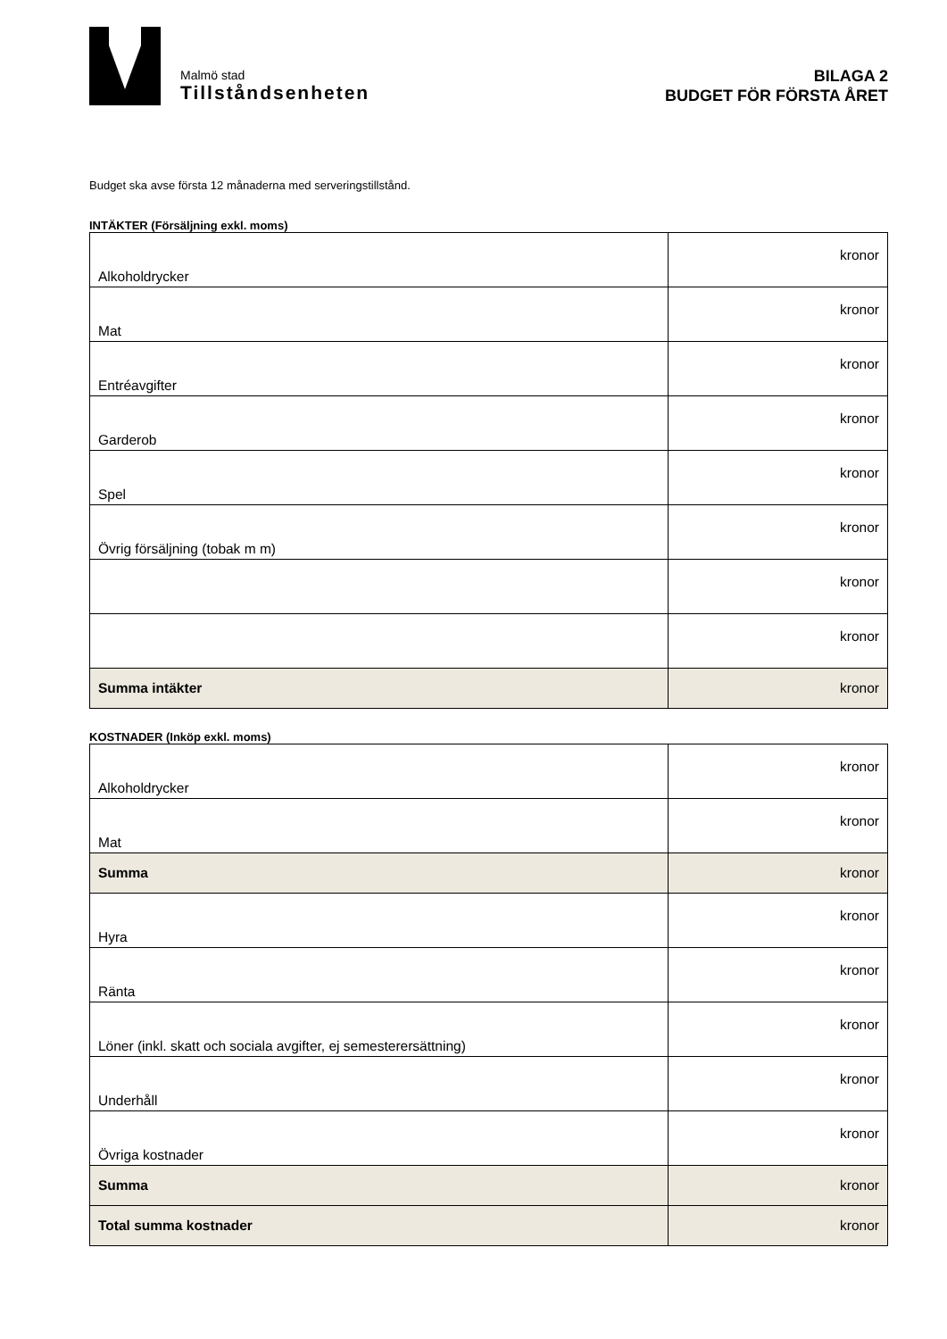Malmö stad
Tillståndsenheten
BILAGA 2
BUDGET FÖR FÖRSTA ÅRET
Budget ska avse första 12 månaderna med serveringstillstånd.
INTÄKTER (Försäljning exkl. moms)
| Alkoholdrycker | kronor |
| Mat | kronor |
| Entréavgifter | kronor |
| Garderob | kronor |
| Spel | kronor |
| Övrig försäljning (tobak m m) | kronor |
| | kronor |
| | kronor |
| Summa intäkter | kronor |
KOSTNADER (Inköp exkl. moms)
| Alkoholdrycker | kronor |
| Mat | kronor |
| Summa | kronor |
| Hyra | kronor |
| Ränta | kronor |
| Löner (inkl. skatt och sociala avgifter, ej semesterersättning) | kronor |
| Underhåll | kronor |
| Övriga kostnader | kronor |
| Summa | kronor |
| Total summa kostnader | kronor |